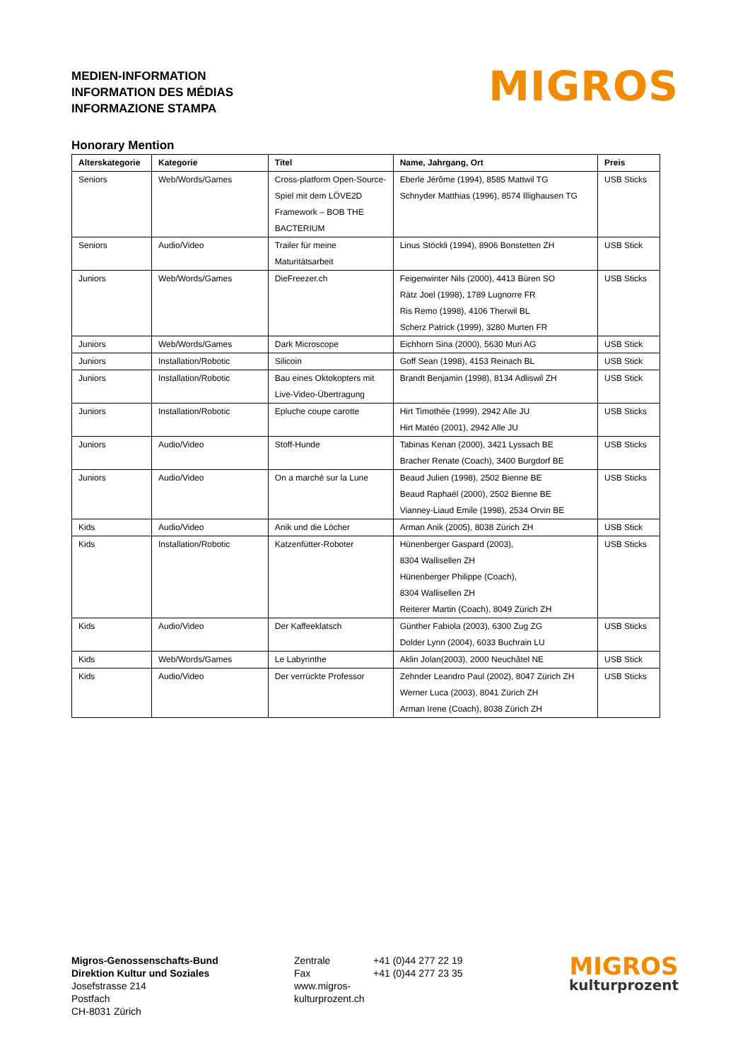MEDIEN-INFORMATION
INFORMATION DES MÉDIAS
INFORMAZIONE STAMPA
MIGROS
Honorary Mention
| Alterskategorie | Kategorie | Titel | Name, Jahrgang, Ort | Preis |
| --- | --- | --- | --- | --- |
| Seniors | Web/Words/Games | Cross-platform Open-Source-Spiel mit dem LÖVE2D Framework – BOB THE BACTERIUM | Eberle Jérôme (1994), 8585 Mattwil TG Schnyder Matthias (1996), 8574 Illighausen TG | USB Sticks |
| Seniors | Audio/Video | Trailer für meine Maturitätsarbeit | Linus Stöckli (1994), 8906 Bonstetten ZH | USB Stick |
| Juniors | Web/Words/Games | DieFreezer.ch | Feigenwinter Nils (2000), 4413 Büren SO Rätz Joel (1998), 1789 Lugnorre FR Ris Remo (1998), 4106 Therwil BL Scherz Patrick (1999), 3280 Murten FR | USB Sticks |
| Juniors | Web/Words/Games | Dark Microscope | Eichhorn Sina (2000), 5630 Muri AG | USB Stick |
| Juniors | Installation/Robotic | Silicoin | Goff Sean (1998), 4153 Reinach BL | USB Stick |
| Juniors | Installation/Robotic | Bau eines Oktokopters mit Live-Video-Übertragung | Brandt Benjamin (1998), 8134 Adliswil ZH | USB Stick |
| Juniors | Installation/Robotic | Epluche coupe carotte | Hirt Timothée (1999), 2942 Alle JU Hirt Matéo (2001), 2942 Alle JU | USB Sticks |
| Juniors | Audio/Video | Stoff-Hunde | Tabinas Kenan (2000), 3421 Lyssach BE Bracher Renate (Coach), 3400 Burgdorf BE | USB Sticks |
| Juniors | Audio/Video | On a marché sur la Lune | Beaud Julien (1998), 2502 Bienne BE Beaud Raphaël (2000), 2502 Bienne BE Vianney-Liaud Emile (1998), 2534 Orvin BE | USB Sticks |
| Kids | Audio/Video | Anik und die Löcher | Arman Anik (2005), 8038 Zürich ZH | USB Stick |
| Kids | Installation/Robotic | Katzenfütter-Roboter | Hünenberger Gaspard (2003), 8304 Wallisellen ZH Hünenberger Philippe (Coach), 8304 Wallisellen ZH Reiterer Martin (Coach), 8049 Zürich ZH | USB Sticks |
| Kids | Audio/Video | Der Kaffeeklatsch | Günther Fabiola (2003), 6300 Zug ZG Dolder Lynn (2004), 6033 Buchrain LU | USB Sticks |
| Kids | Web/Words/Games | Le Labyrinthe | Aklin Jolan(2003), 2000 Neuchâtel NE | USB Stick |
| Kids | Audio/Video | Der verrückte Professor | Zehnder Leandro Paul (2002), 8047 Zürich ZH Werner Luca (2003), 8041 Zürich ZH Arman Irene (Coach), 8038 Zürich ZH | USB Sticks |
Migros-Genossenschafts-Bund
Direktion Kultur und Soziales
Josefstrasse 214
Postfach
CH-8031 Zürich
Zentrale
Fax
www.migros-kulturprozent.ch
+41 (0)44 277 22 19
+41 (0)44 277 23 35
MIGROS
kulturprozent